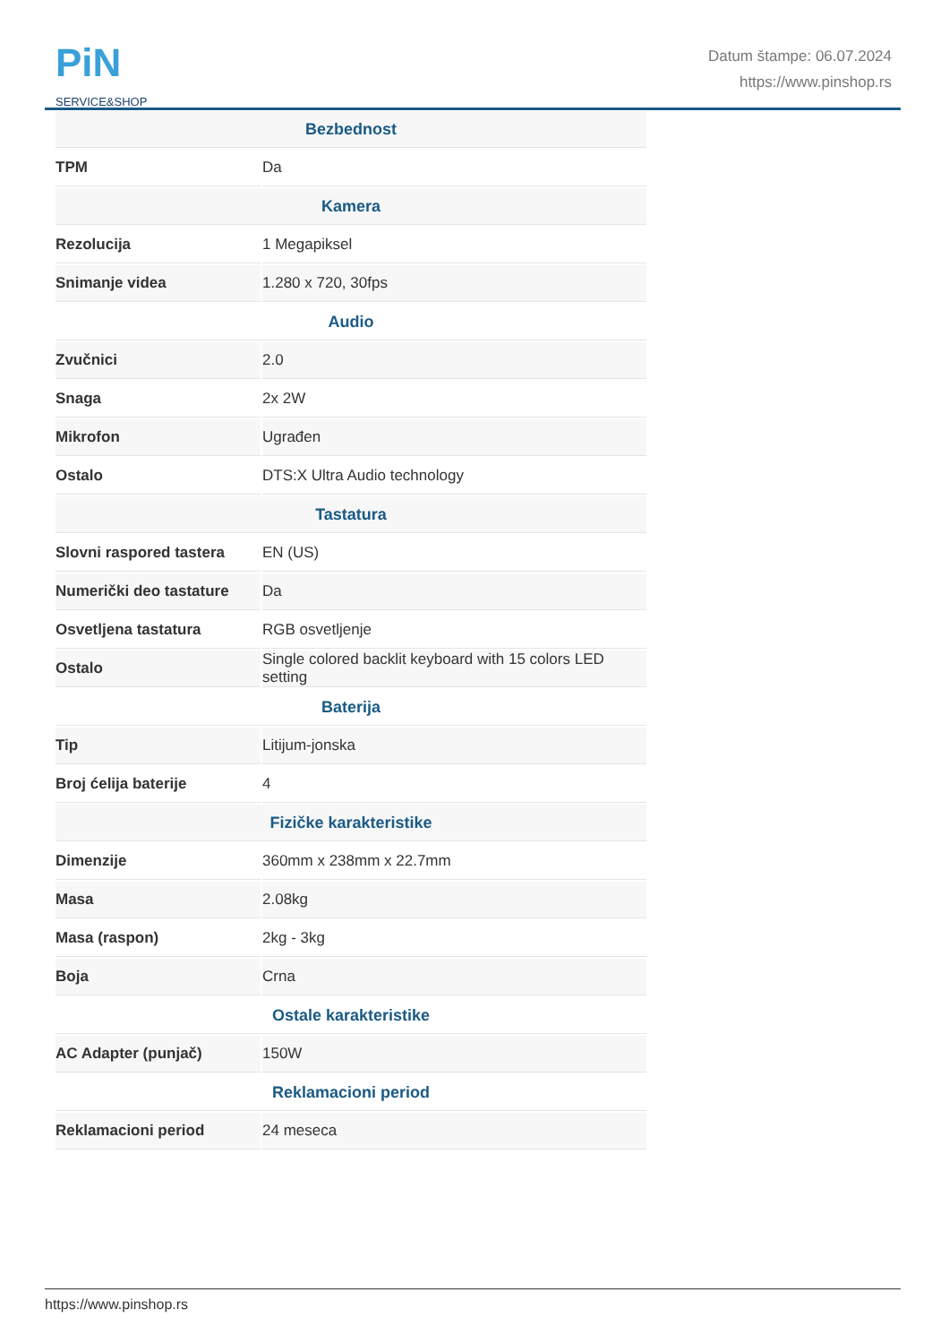PiN
SERVICE&SHOP
Datum štampe: 06.07.2024
https://www.pinshop.rs
| Bezbednost | |
| --- | --- |
| TPM | Da |
| Kamera | |
| Rezolucija | 1 Megapiksel |
| Snimanje videa | 1.280 x 720, 30fps |
| Audio | |
| Zvučnici | 2.0 |
| Snaga | 2x 2W |
| Mikrofon | Ugrađen |
| Ostalo | DTS:X Ultra Audio technology |
| Tastatura | |
| Slovni raspored tastera | EN (US) |
| Numerički deo tastature | Da |
| Osvetljena tastatura | RGB osvetljenje |
| Ostalo | Single colored backlit keyboard with 15 colors LED setting |
| Baterija | |
| Tip | Litijum-jonska |
| Broj ćelija baterije | 4 |
| Fizičke karakteristike | |
| Dimenzije | 360mm x 238mm x 22.7mm |
| Masa | 2.08kg |
| Masa (raspon) | 2kg - 3kg |
| Boja | Crna |
| Ostale karakteristike | |
| AC Adapter (punjač) | 150W |
| Reklamacioni period | |
| Reklamacioni period | 24 meseca |
https://www.pinshop.rs